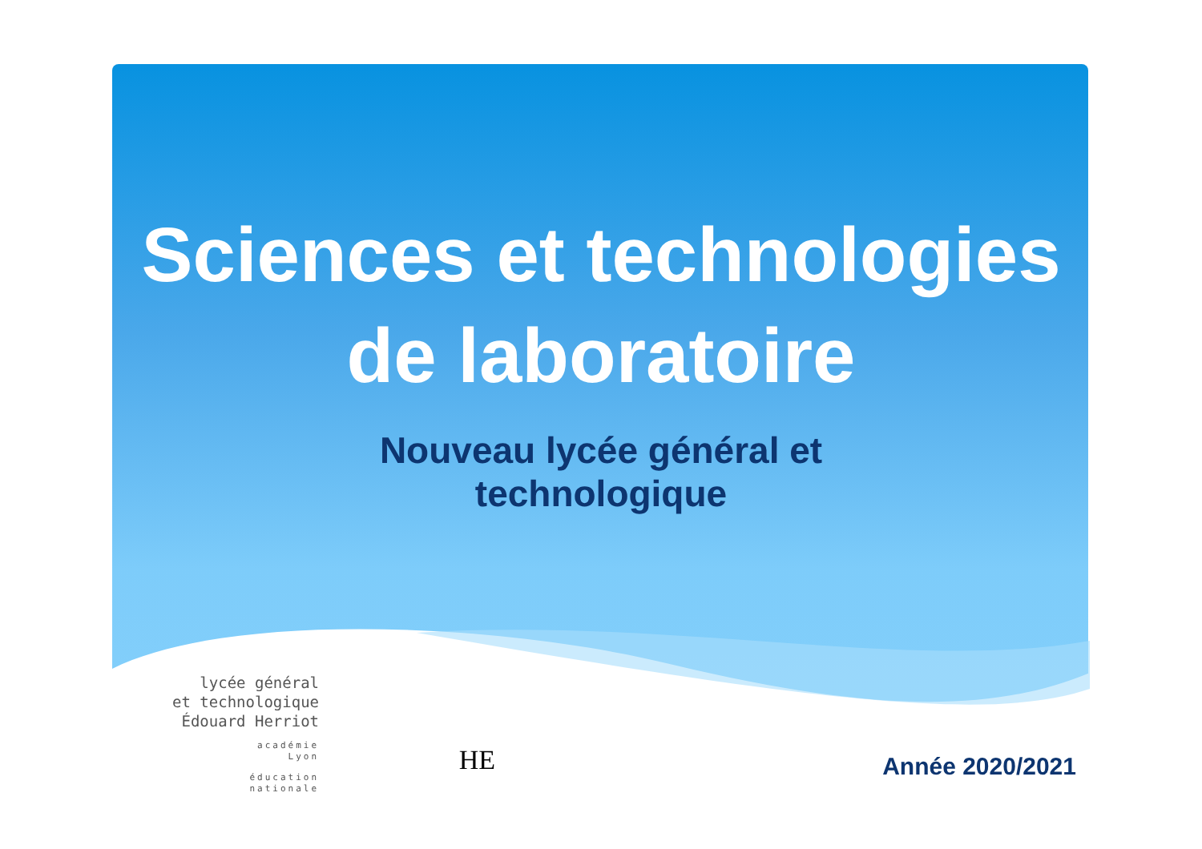Sciences et technologies
de laboratoire
Nouveau lycée général et
technologique
lycée général
et technologique
Édouard Herriot
académie
Lyon
éducation
nationale
HE
Année 2020/2021